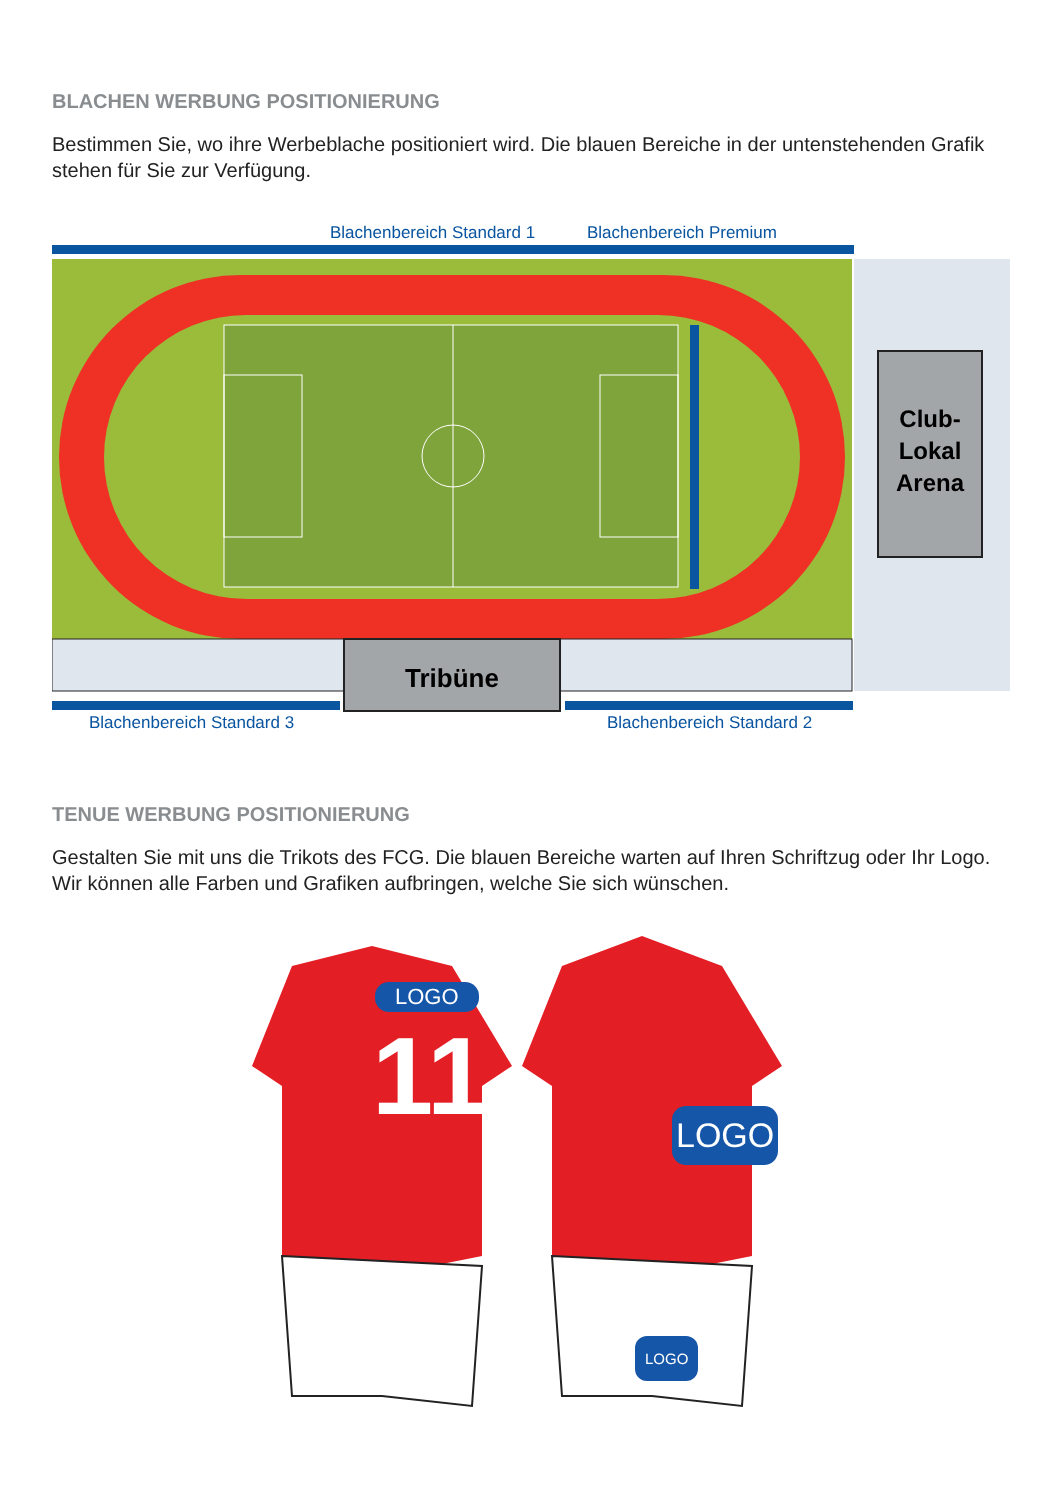BLACHEN WERBUNG POSITIONIERUNG
Bestimmen Sie, wo ihre Werbeblache positioniert wird. Die blauen Bereiche in der untenstehenden Grafik stehen für Sie zur Verfügung.
Blachenbereich Standard 1 Blachenbereich Premium
Club-
Lokal
Arena
Tribüne
Blachenbereich Standard 3 Blachenbereich Standard 2
TENUE WERBUNG POSITIONIERUNG
Gestalten Sie mit uns die Trikots des FCG. Die blauen Bereiche warten auf Ihren Schriftzug oder Ihr Logo. Wir können alle Farben und Grafiken aufbringen, welche Sie sich wünschen.
LOGO
11 LOGO
LOGO